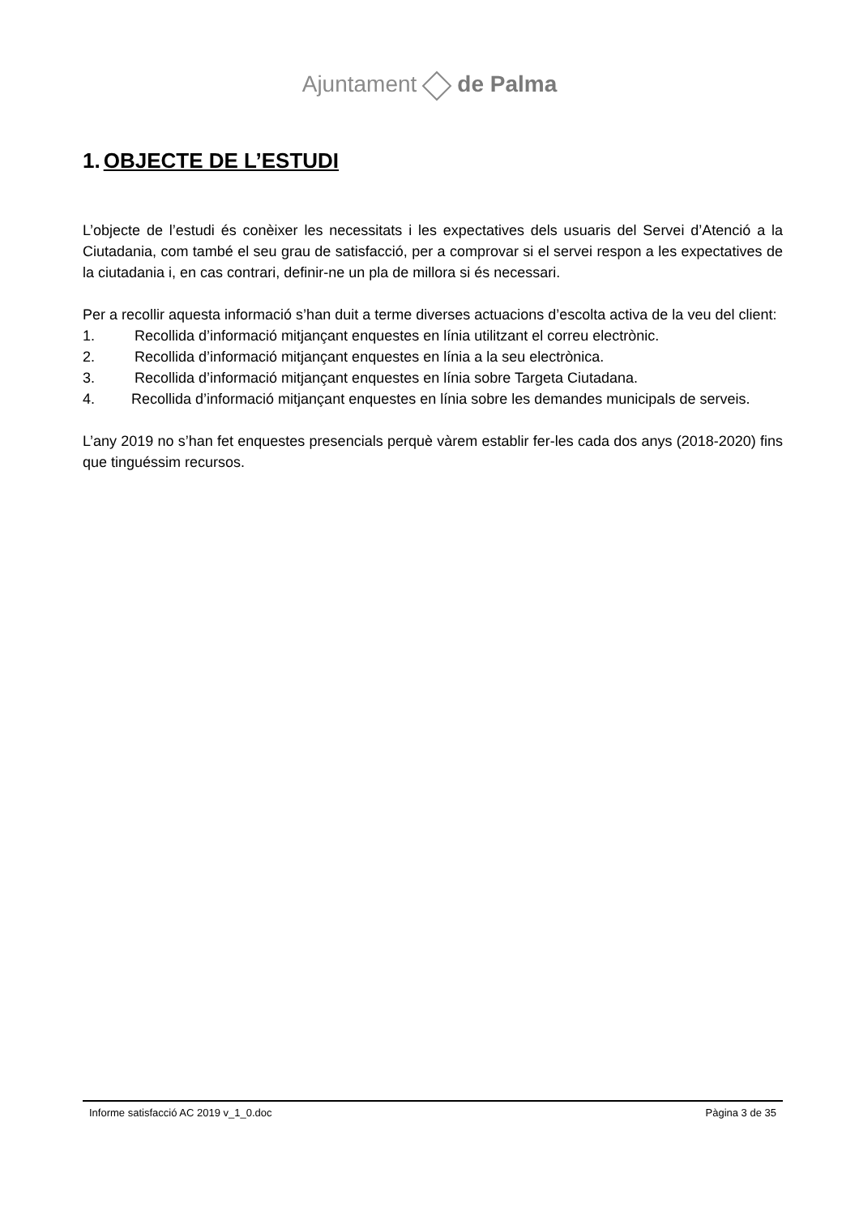Ajuntament de Palma
1. OBJECTE DE L’ESTUDI
L’objecte de l’estudi és conèixer les necessitats i les expectatives dels usuaris del Servei d’Atenció a la Ciutadania, com també el seu grau de satisfacció, per a comprovar si el servei respon a les expectatives de la ciutadania i, en cas contrari, definir-ne un pla de millora si és necessari.
Per a recollir aquesta informació s’han duit a terme diverses actuacions d’escolta activa de la veu del client:
1. Recollida d’informació mitjançant enquestes en línia utilitzant el correu electrònic.
2. Recollida d’informació mitjançant enquestes en línia a la seu electrònica.
3. Recollida d’informació mitjançant enquestes en línia sobre Targeta Ciutadana.
4. Recollida d’informació mitjançant enquestes en línia sobre les demandes municipals de serveis.
L’any 2019 no s’han fet enquestes presencials perquè vàrem establir fer-les cada dos anys (2018-2020) fins que tinguéssim recursos.
Informe satisfacció AC 2019 v_1_0.doc Pàgina 3 de 35